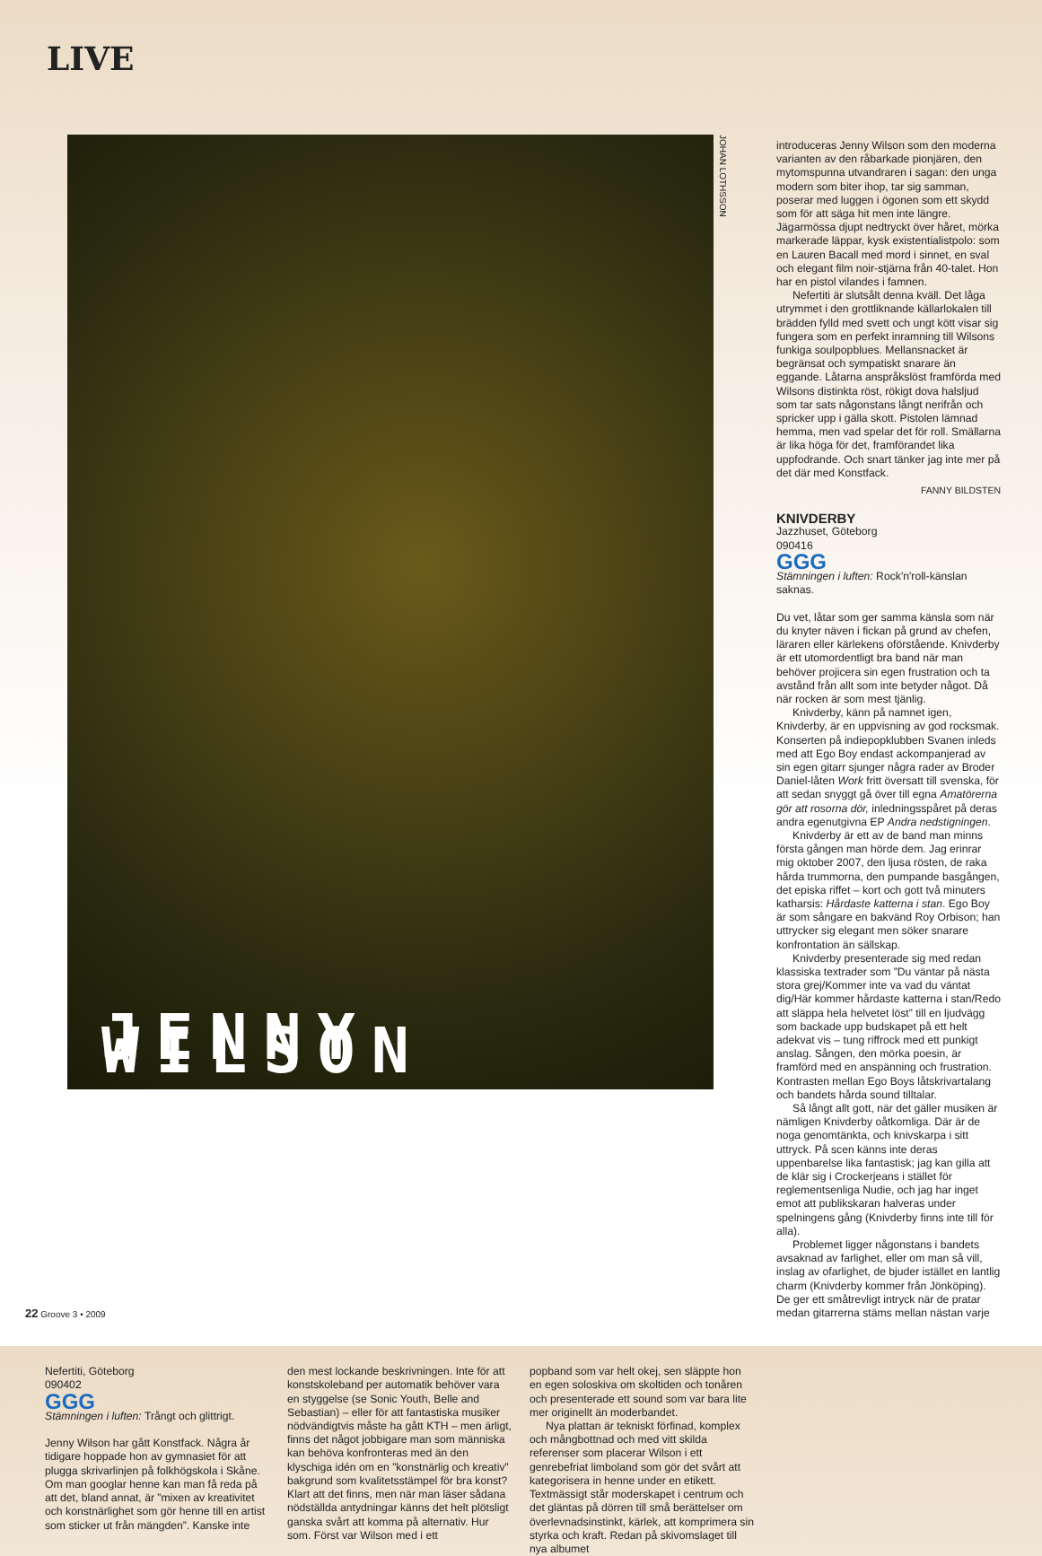LIVE
JENNY WILSON
JOHAN LOTHSSON
introduceras Jenny Wilson som den moderna varianten av den råbarkade pionjären, den mytomspunna utvandraren i sagan: den unga modern som biter ihop, tar sig samman, poserar med luggen i ögonen som ett skydd som för att säga hit men inte längre. Jägarmössa djupt nedtryckt över håret, mörka markerade läppar, kysk existentialistpolo: som en Lauren Bacall med mord i sinnet, en sval och elegant film noir-stjärna från 40-talet. Hon har en pistol vilandes i famnen.
Nefertiti är slutsålt denna kväll. Det låga utrymmet i den grottliknande källarlokalen till brädden fylld med svett och ungt kött visar sig fungera som en perfekt inramning till Wilsons funkiga soulpopblues. Mellansnacket är begränsat och sympatiskt snarare än eggande. Låtarna anspråkslöst framförda med Wilsons distinkta röst, rökigt dova halsljud som tar sats någonstans långt nerifrån och spricker upp i gälla skott. Pistolen lämnad hemma, men vad spelar det för roll. Smällarna är lika höga för det, framförandet lika uppfodrande. Och snart tänker jag inte mer på det där med Konstfack.
FANNY BILDSTEN
KNIVDERBY
Jazzhuset, Göteborg
090416
GGG
Stämningen i luften: Rock'n'roll-känslan saknas.
Du vet, låtar som ger samma känsla som när du knyter näven i fickan på grund av chefen, läraren eller kärlekens oförstående. Knivderby är ett utomordentligt bra band när man behöver projicera sin egen frustration och ta avstånd från allt som inte betyder något. Då när rocken är som mest tjänlig.
Knivderby, känn på namnet igen, Knivderby, är en uppvisning av god rocksmak. Konserten på indiepopklubben Svanen inleds med att Ego Boy endast ackompanjerad av sin egen gitarr sjunger några rader av Broder Daniel-låten Work fritt översatt till svenska, för att sedan snyggt gå över till egna Amatörerna gör att rosorna dör, inledningsspåret på deras andra egenutgivna EP Andra nedstigningen.
Knivderby är ett av de band man minns första gången man hörde dem. Jag erinrar mig oktober 2007, den ljusa rösten, de raka hårda trummorna, den pumpande basgången, det episka riffet – kort och gott två minuters katharsis: Hårdaste katterna i stan. Ego Boy är som sångare en bakvänd Roy Orbison; han uttrycker sig elegant men söker snarare konfrontation än sällskap.
Knivderby presenterade sig med redan klassiska textrader som ”Du väntar på nästa stora grej/Kommer inte va vad du väntat dig/Här kommer hårdaste katterna i stan/Redo att släppa hela helvetet löst” till en ljudvägg som backade upp budskapet på ett helt adekvat vis – tung riffrock med ett punkigt anslag. Sången, den mörka poesin, är framförd med en anspänning och frustration. Kontrasten mellan Ego Boys låtskrivartalang och bandets hårda sound tilltalar.
Så långt allt gott, när det gäller musiken är nämligen Knivderby oåtkomliga. Där är de noga genomtänkta, och knivskarpa i sitt uttryck. På scen känns inte deras uppenbarelse lika fantastisk; jag kan gilla att de klär sig i Crockerjeans i stället för reglementsenliga Nudie, och jag har inget emot att publikskaran halveras under spelningens gång (Knivderby finns inte till för alla).
Problemet ligger någonstans i bandets avsaknad av farlighet, eller om man så vill, inslag av ofarlighet, de bjuder istället en lantlig charm (Knivderby kommer från Jönköping). De ger ett småtrevligt intryck när de pratar medan gitarrerna stäms mellan nästan varje
Nefertiti, Göteborg
090402
GGG
Stämningen i luften: Trångt och glittrigt.
Jenny Wilson har gått Konstfack. Några år tidigare hoppade hon av gymnasiet för att plugga skrivarlinjen på folkhögskola i Skåne. Om man googlar henne kan man få reda på att det, bland annat, är ”mixen av kreativitet och konstnärlighet som gör henne till en artist som sticker ut från mängden”. Kanske inte
den mest lockande beskrivningen. Inte för att konstskoleband per automatik behöver vara en styggelse (se Sonic Youth, Belle and Sebastian) – eller för att fantastiska musiker nödvändigtvis måste ha gått KTH – men ärligt, finns det något jobbigare man som människa kan behöva konfronteras med än den klyschiga idén om en ”konstnärlig och kreativ” bakgrund som kvalitetsstämpel för bra konst? Klart att det finns, men när man läser sådana nödställda antydningar känns det helt plötsligt ganska svårt att komma på alternativ. Hur som. Först var Wilson med i ett
popband som var helt okej, sen släppte hon en egen soloskiva om skoltiden och tonåren och presenterade ett sound som var bara lite mer originellt än moderbandet.
Nya plattan är tekniskt förfinad, komplex och mångbottnad och med vitt skilda referenser som placerar Wilson i ett genrebefriat limboland som gör det svårt att kategorisera in henne under en etikett. Textmässigt står moderskapet i centrum och det gläntas på dörren till små berättelser om överlevnadsinstinkt, kärlek, att komprimera sin styrka och kraft. Redan på skivomslaget till nya albumet
22 Groove 3 • 2009